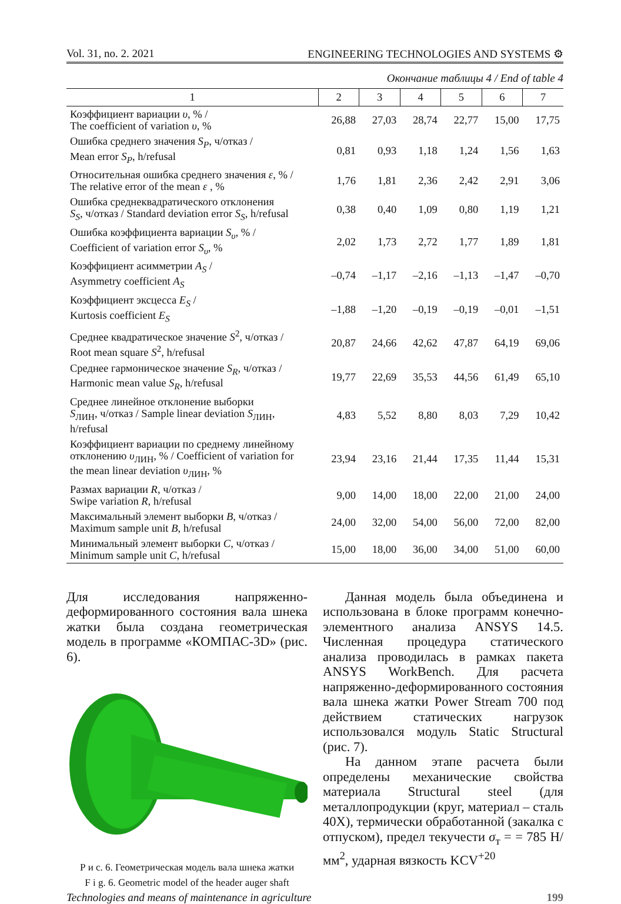Vol. 31, no. 2. 2021 ENGINEERING TECHNOLOGIES AND SYSTEMS ⚙
Окончание таблицы 4 / End of table 4
| 1 | 2 | 3 | 4 | 5 | 6 | 7 |
| --- | --- | --- | --- | --- | --- | --- |
| Коэффициент вариации υ , % / The coefficient of variation υ , % | 26,88 | 27,03 | 28,74 | 22,77 | 15,00 | 17,75 |
| Ошибка среднего значения S<sub>P</sub> , ч/отказ / Mean error S<sub>P</sub> , h/refusal | 0,81 | 0,93 | 1,18 | 1,24 | 1,56 | 1,63 |
| Относительная ошибка среднего значения ε , % / The relative error of the mean ε , % | 1,76 | 1,81 | 2,36 | 2,42 | 2,91 | 3,06 |
| Ошибка среднеквадратического отклонения S<sub>S</sub> , ч/отказ / Standard deviation error S<sub>S</sub> , h/refusal | 0,38 | 0,40 | 1,09 | 0,80 | 1,19 | 1,21 |
| Ошибка коэффициента вариации S<sub>υ</sub> , % / Coefficient of variation error S<sub>υ</sub> , % | 2,02 | 1,73 | 2,72 | 1,77 | 1,89 | 1,81 |
| Коэффициент асимметрии A<sub>S</sub> / Asymmetry coefficient A<sub>S</sub> | –0,74 | –1,17 | –2,16 | –1,13 | –1,47 | –0,70 |
| Коэффициент эксцесса E<sub>S</sub> / Kurtosis coefficient E<sub>S</sub> | –1,88 | –1,20 | –0,19 | –0,19 | –0,01 | –1,51 |
| Среднее квадратическое значение S<sup>2</sup>, ч/отказ / Root mean square S<sup>2</sup>, h/refusal | 20,87 | 24,66 | 42,62 | 47,87 | 64,19 | 69,06 |
| Среднее гармоническое значение S<sub>R</sub> , ч/отказ / Harmonic mean value S<sub>R</sub> , h/refusal | 19,77 | 22,69 | 35,53 | 44,56 | 61,49 | 65,10 |
| Среднее линейное отклонение выборки S<sub>ЛИН</sub>, ч/отказ / Sample linear deviation S<sub>ЛИН</sub>, h/refusal | 4,83 | 5,52 | 8,80 | 8,03 | 7,29 | 10,42 |
| Коэффициент вариации по среднему линейному отклонению υ<sub>ЛИН</sub>, % / Coefficient of variation for the mean linear deviation υ<sub>ЛИН</sub>, % | 23,94 | 23,16 | 21,44 | 17,35 | 11,44 | 15,31 |
| Размах вариации R , ч/отказ / Swipe variation R , h/refusal | 9,00 | 14,00 | 18,00 | 22,00 | 21,00 | 24,00 |
| Максимальный элемент выборки B , ч/отказ / Maximum sample unit B , h/refusal | 24,00 | 32,00 | 54,00 | 56,00 | 72,00 | 82,00 |
| Минимальный элемент выборки C , ч/отказ / Minimum sample unit C , h/refusal | 15,00 | 18,00 | 36,00 | 34,00 | 51,00 | 60,00 |
Для исследования напряженно-деформированного состояния вала шнека жатки была создана геометрическая модель в программе «КОМПАС-3D» (рис. 6).
Р и с. 6. Геометрическая модель вала шнека жатки
F i g. 6. Geometric model of the header auger shaft
Данная модель была объединена и использована в блоке программ конечно-элементного анализа ANSYS 14.5. Численная процедура статического анализа проводилась в рамках пакета ANSYS WorkBench. Для расчета напряженно-деформированного состояния вала шнека жатки Power Stream 700 под действием статических нагрузок использовался модуль Static Structural (рис. 7).
На данном этапе расчета были определены механические свойства материала Structural steel (для металлопродукции (круг, материал – сталь 40Х), термически обработанной (закалка с отпуском), предел текучести σ<sub>т</sub> = = 785 Н/мм<sup>2</sup>, ударная вязкость KCV<sup>+20</sup>
Technologies and means of maintenance in agriculture 199